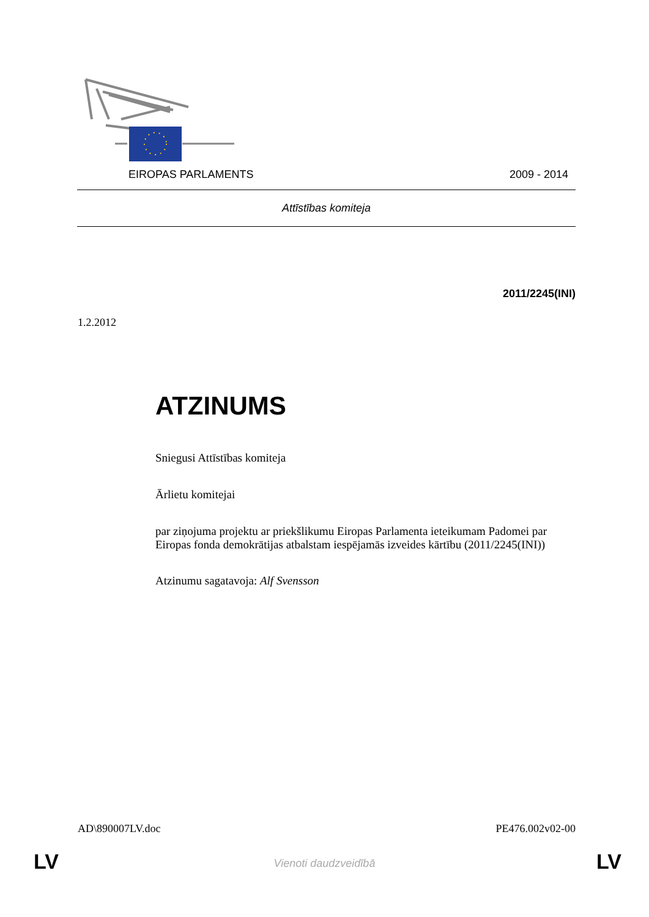EIROPAS PARLAMENTS 2009 - 2014
Attīstības komiteja
2011/2245(INI)
1.2.2012
ATZINUMS
Sniegusi Attīstības komiteja
Ārlietu komitejai
par ziņojuma projektu ar priekšlikumu Eiropas Parlamenta ieteikumam Padomei par Eiropas fonda demokrātijas atbalstam iespējamās izveides kārtību (2011/2245(INI))
Atzinumu sagatavoja: Alf Svensson
AD\890007LV.doc PE476.002v02-00
LV
Vienoti daudzveidībā LV